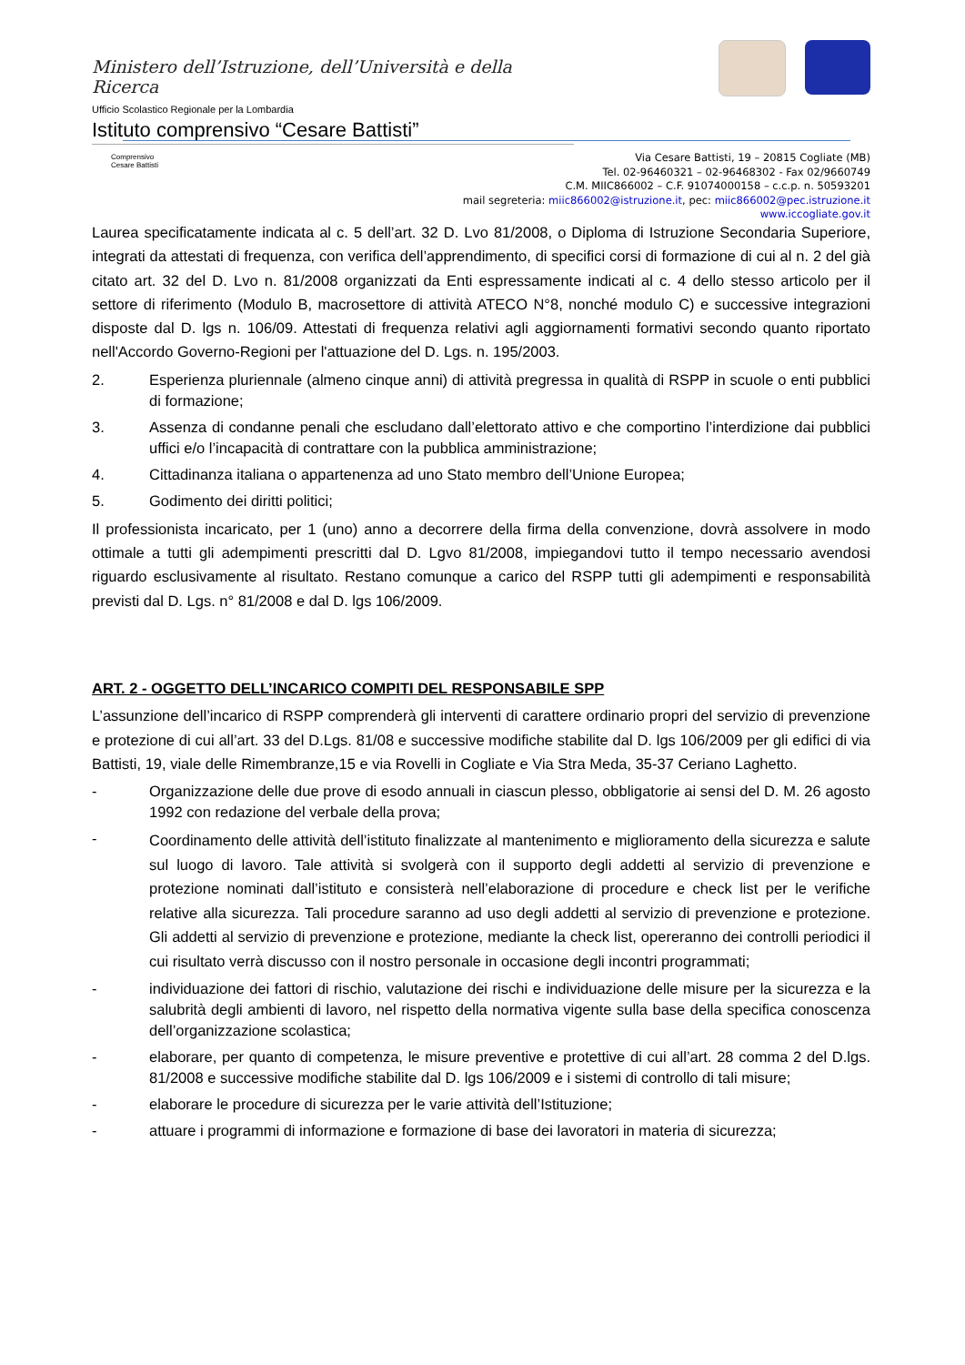Ministero dell’Istruzione, dell’Università e della Ricerca
Ufficio Scolastico Regionale per la Lombardia
Istituto comprensivo “Cesare Battisti”
Comprensivo Cesare Battisti
Via Cesare Battisti, 19 – 20815 Cogliate (MB)
Tel. 02-96460321 – 02-96468302 - Fax 02/9660749
C.M. MIIC866002 – C.F. 91074000158 – c.c.p. n. 50593201
mail segreteria: miic866002@istruzione.it, pec: miic866002@pec.istruzione.it
www.iccogliate.gov.it
Laurea specificatamente indicata al c. 5 dell’art. 32 D. Lvo 81/2008, o Diploma di Istruzione Secondaria Superiore, integrati da attestati di frequenza, con verifica dell’apprendimento, di specifici corsi di formazione di cui al n. 2 del già citato art. 32 del D. Lvo n. 81/2008 organizzati da Enti espressamente indicati al c. 4 dello stesso articolo per il settore di riferimento (Modulo B, macrosettore di attività ATECO N°8, nonché modulo C) e successive integrazioni disposte dal D. lgs n. 106/09. Attestati di frequenza relativi agli aggiornamenti formativi secondo quanto riportato nell'Accordo Governo-Regioni per l'attuazione del D. Lgs. n. 195/2003.
2. Esperienza pluriennale (almeno cinque anni) di attività pregressa in qualità di RSPP in scuole o enti pubblici di formazione;
3. Assenza di condanne penali che escludano dall’elettorato attivo e che comportino l’interdizione dai pubblici uffici e/o l’incapacità di contrattare con la pubblica amministrazione;
4. Cittadinanza italiana o appartenenza ad uno Stato membro dell’Unione Europea;
5. Godimento dei diritti politici;
Il professionista incaricato, per 1 (uno) anno a decorrere della firma della convenzione, dovrà assolvere in modo ottimale a tutti gli adempimenti prescritti dal D. Lgvo 81/2008, impiegandovi tutto il tempo necessario avendosi riguardo esclusivamente al risultato. Restano comunque a carico del RSPP tutti gli adempimenti e responsabilità previsti dal D. Lgs. n° 81/2008 e dal D. lgs 106/2009.
ART. 2 - OGGETTO DELL’INCARICO COMPITI DEL RESPONSABILE SPP
L’assunzione dell’incarico di RSPP comprenderà gli interventi di carattere ordinario propri del servizio di prevenzione e protezione di cui all’art. 33 del D.Lgs. 81/08 e successive modifiche stabilite dal D. lgs 106/2009 per gli edifici di via Battisti, 19, viale delle Rimembranze,15 e via Rovelli in Cogliate e Via Stra Meda, 35-37 Ceriano Laghetto.
- Organizzazione delle due prove di esodo annuali in ciascun plesso, obbligatorie ai sensi del D. M. 26 agosto 1992 con redazione del verbale della prova;
- Coordinamento delle attività dell’istituto finalizzate al mantenimento e miglioramento della sicurezza e salute sul luogo di lavoro. Tale attività si svolgerà con il supporto degli addetti al servizio di prevenzione e protezione nominati dall’istituto e consisterà nell’elaborazione di procedure e check list per le verifiche relative alla sicurezza. Tali procedure saranno ad uso degli addetti al servizio di prevenzione e protezione. Gli addetti al servizio di prevenzione e protezione, mediante la check list, opereranno dei controlli periodici il cui risultato verrà discusso con il nostro personale in occasione degli incontri programmati;
- individuazione dei fattori di rischio, valutazione dei rischi e individuazione delle misure per la sicurezza e la salubrità degli ambienti di lavoro, nel rispetto della normativa vigente sulla base della specifica conoscenza dell’organizzazione scolastica;
- elaborare, per quanto di competenza, le misure preventive e protettive di cui all’art. 28 comma 2 del D.lgs. 81/2008 e successive modifiche stabilite dal D. lgs 106/2009 e i sistemi di controllo di tali misure;
- elaborare le procedure di sicurezza per le varie attività dell’Istituzione;
- attuare i programmi di informazione e formazione di base dei lavoratori in materia di sicurezza;